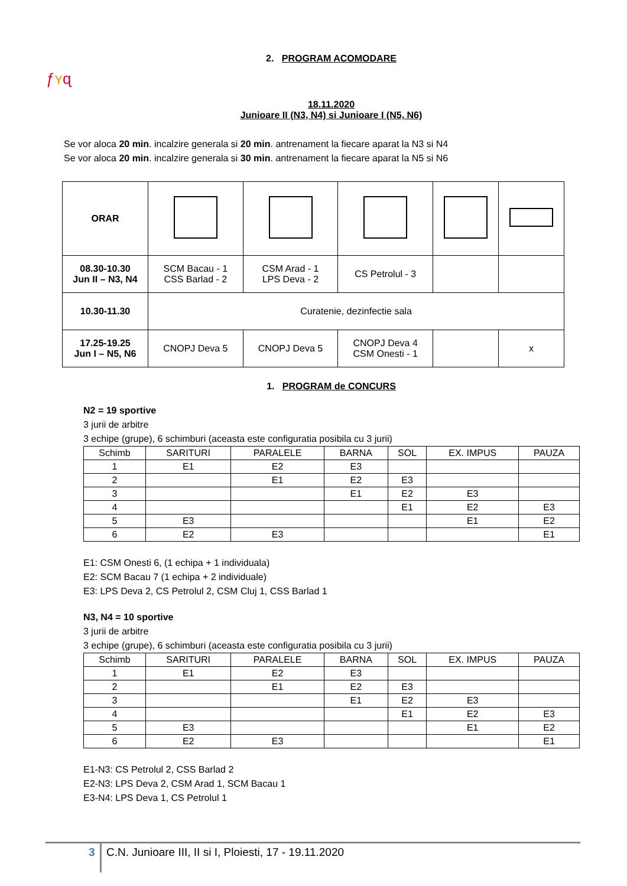ƒʏɋ
2. PROGRAM ACOMODARE
18.11.2020
Junioare II (N3, N4) si Junioare I (N5, N6)
Se vor aloca 20 min. incalzire generala si 20 min. antrenament la fiecare aparat la N3 si N4
Se vor aloca 20 min. incalzire generala si 30 min. antrenament la fiecare aparat la N5 si N6
| ORAR | | | | | |
| 08.30-10.30 Jun II – N3, N4 | SCM Bacau - 1 CSS Barlad - 2 | CSM Arad - 1 LPS Deva - 2 | CS Petrolul - 3 | | |
| 10.30-11.30 | Curatenie, dezinfectie sala | | | | |
| 17.25-19.25 Jun I – N5, N6 | CNOPJ Deva 5 | CNOPJ Deva 5 | CNOPJ Deva 4 CSM Onesti - 1 | | x |
1. PROGRAM de CONCURS
N2 = 19 sportive
3 jurii de arbitre
3 echipe (grupe), 6 schimburi (aceasta este configuratia posibila cu 3 jurii)
| Schimb | SARITURI | PARALELE | BARNA | SOL | EX. IMPUS | PAUZA |
| --- | --- | --- | --- | --- | --- | --- |
| 1 | E1 | E2 | E3 | | | |
| 2 | | E1 | E2 | E3 | | |
| 3 | | | E1 | E2 | E3 | |
| 4 | | | | E1 | E2 | E3 |
| 5 | E3 | | | | E1 | E2 |
| 6 | E2 | E3 | | | | E1 |
E1: CSM Onesti 6, (1 echipa + 1 individuala)
E2: SCM Bacau 7 (1 echipa + 2 individuale)
E3: LPS Deva 2, CS Petrolul 2, CSM Cluj 1, CSS Barlad 1
N3, N4 = 10 sportive
3 jurii de arbitre
3 echipe (grupe), 6 schimburi (aceasta este configuratia posibila cu 3 jurii)
| Schimb | SARITURI | PARALELE | BARNA | SOL | EX. IMPUS | PAUZA |
| --- | --- | --- | --- | --- | --- | --- |
| 1 | E1 | E2 | E3 | | | |
| 2 | | E1 | E2 | E3 | | |
| 3 | | | E1 | E2 | E3 | |
| 4 | | | | E1 | E2 | E3 |
| 5 | E3 | | | | E1 | E2 |
| 6 | E2 | E3 | | | | E1 |
E1-N3: CS Petrolul 2, CSS Barlad 2
E2-N3: LPS Deva 2, CSM Arad 1, SCM Bacau 1
E3-N4: LPS Deva 1, CS Petrolul 1
3
C.N. Junioare III, II si I, Ploiesti, 17 - 19.11.2020